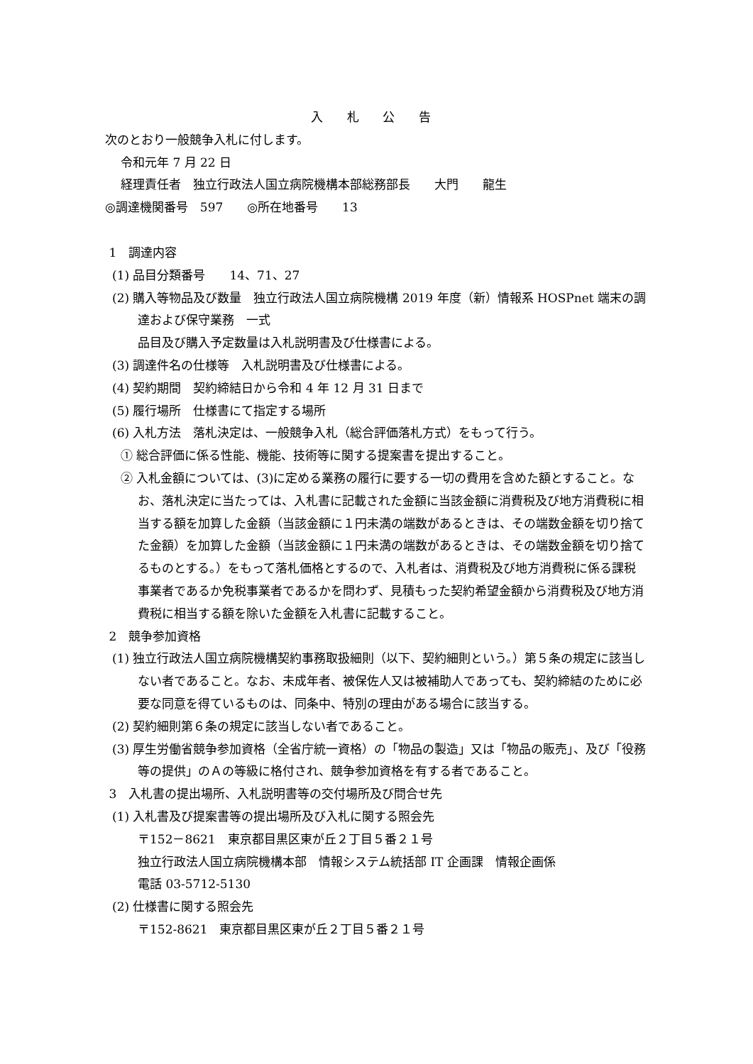入 札 公 告
次のとおり一般競争入札に付します。
令和元年 7 月 22 日
経理責任者　独立行政法人国立病院機構本部総務部長　　大門　　龍生
◎調達機関番号　597　　◎所在地番号　　13
1　調達内容
(1) 品目分類番号　　14、71、27
(2) 購入等物品及び数量　独立行政法人国立病院機構 2019 年度（新）情報系 HOSPnet 端末の調達および保守業務　一式
品目及び購入予定数量は入札説明書及び仕様書による。
(3) 調達件名の仕様等　入札説明書及び仕様書による。
(4) 契約期間　契約締結日から令和 4 年 12 月 31 日まで
(5) 履行場所　仕様書にて指定する場所
(6) 入札方法　落札決定は、一般競争入札（総合評価落札方式）をもって行う。
① 総合評価に係る性能、機能、技術等に関する提案書を提出すること。
② 入札金額については、(3)に定める業務の履行に要する一切の費用を含めた額とすること。なお、落札決定に当たっては、入札書に記載された金額に当該金額に消費税及び地方消費税に相当する額を加算した金額（当該金額に１円未満の端数があるときは、その端数金額を切り捨てた金額）を加算した金額（当該金額に１円未満の端数があるときは、その端数金額を切り捨てるものとする。）をもって落札価格とするので、入札者は、消費税及び地方消費税に係る課税事業者であるか免税事業者であるかを問わず、見積もった契約希望金額から消費税及び地方消費税に相当する額を除いた金額を入札書に記載すること。
2　競争参加資格
(1) 独立行政法人国立病院機構契約事務取扱細則（以下、契約細則という。）第５条の規定に該当しない者であること。なお、未成年者、被保佐人又は被補助人であっても、契約締結のために必要な同意を得ているものは、同条中、特別の理由がある場合に該当する。
(2) 契約細則第６条の規定に該当しない者であること。
(3) 厚生労働省競争参加資格（全省庁統一資格）の「物品の製造」又は「物品の販売」、及び「役務等の提供」のＡの等級に格付され、競争参加資格を有する者であること。
3　入札書の提出場所、入札説明書等の交付場所及び問合せ先
(1) 入札書及び提案書等の提出場所及び入札に関する照会先
〒152－8621　東京都目黒区東が丘２丁目５番２１号
独立行政法人国立病院機構本部　情報システム統括部 IT 企画課　情報企画係
電話 03-5712-5130
(2) 仕様書に関する照会先
〒152-8621　東京都目黒区東が丘２丁目５番２１号